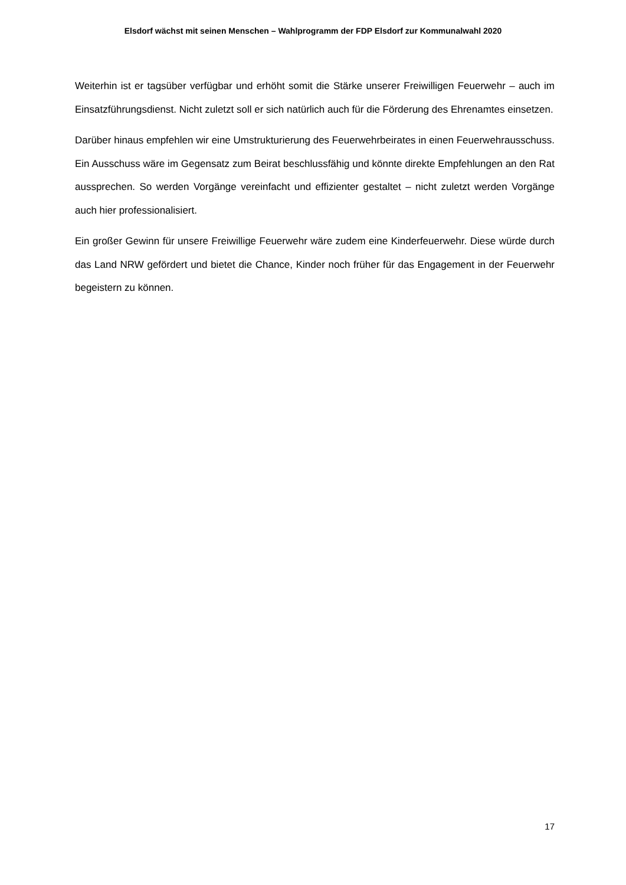Elsdorf wächst mit seinen Menschen – Wahlprogramm der FDP Elsdorf zur Kommunalwahl 2020
Weiterhin ist er tagsüber verfügbar und erhöht somit die Stärke unserer Freiwilligen Feuerwehr – auch im Einsatzführungsdienst. Nicht zuletzt soll er sich natürlich auch für die Förderung des Ehrenamtes einsetzen.
Darüber hinaus empfehlen wir eine Umstrukturierung des Feuerwehrbeirates in einen Feuerwehrausschuss. Ein Ausschuss wäre im Gegensatz zum Beirat beschlussfähig und könnte direkte Empfehlungen an den Rat aussprechen. So werden Vorgänge vereinfacht und effizienter gestaltet – nicht zuletzt werden Vorgänge auch hier professionalisiert.
Ein großer Gewinn für unsere Freiwillige Feuerwehr wäre zudem eine Kinderfeuerwehr. Diese würde durch das Land NRW gefördert und bietet die Chance, Kinder noch früher für das Engagement in der Feuerwehr begeistern zu können.
17